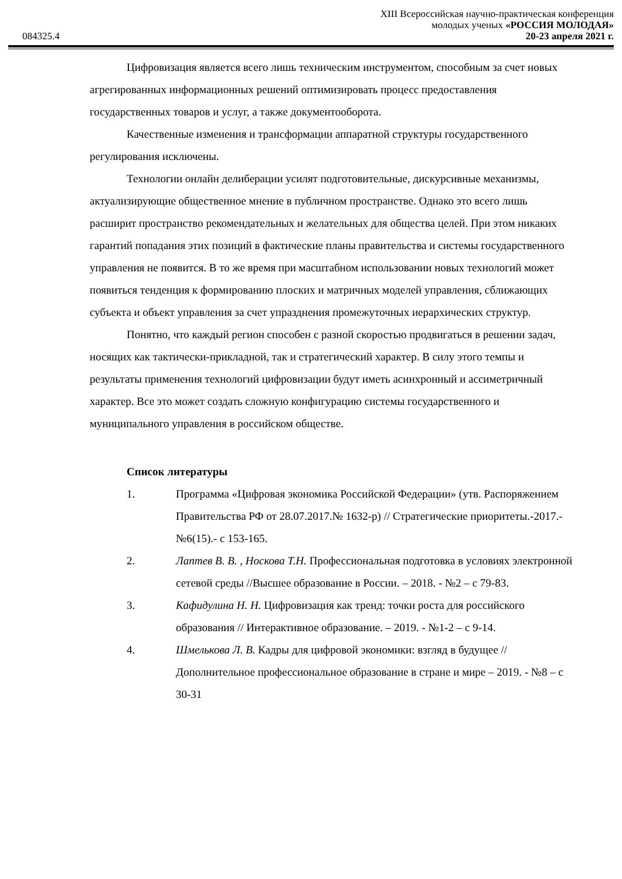084325.4
XIII Всероссийская научно-практическая конференция
молодых ученых «РОССИЯ МОЛОДАЯ»
20-23 апреля 2021 г.
Цифровизация является всего лишь техническим инструментом, способным за счет новых агрегированных информационных решений оптимизировать процесс предоставления государственных товаров и услуг, а также документооборота.
Качественные изменения и трансформации аппаратной структуры государственного регулирования исключены.
Технологии онлайн делиберации усилят подготовительные, дискурсивные механизмы, актуализирующие общественное мнение в публичном пространстве. Однако это всего лишь расширит пространство рекомендательных и желательных для общества целей. При этом никаких гарантий попадания этих позиций в фактические планы правительства и системы государственного управления не появится. В то же время при масштабном использовании новых технологий может появиться тенденция к формированию плоских и матричных моделей управления, сближающих субъекта и объект управления за счет упразднения промежуточных иерархических структур.
Понятно, что каждый регион способен с разной скоростью продвигаться в решении задач, носящих как тактически-прикладной, так и стратегический характер. В силу этого темпы и результаты применения технологий цифровизации будут иметь асинхронный и ассиметричный характер. Все это может создать сложную конфигурацию системы государственного и муниципального управления в российском обществе.
Список литературы
1. Программа «Цифровая экономика Российской Федерации» (утв. Распоряжением Правительства РФ от 28.07.2017.№ 1632-р) // Стратегические приоритеты.-2017.- №6(15).- с 153-165.
2. Лаптев В. В. , Носкова Т.Н. Профессиональная подготовка в условиях электронной сетевой среды //Высшее образование в России. – 2018. - №2 – с 79-83.
3. Кафидулина Н. Н. Цифровизация как тренд: точки роста для российского образования // Интерактивное образование. – 2019. - №1-2 – с 9-14.
4. Шмелькова Л. В. Кадры для цифровой экономики: взгляд в будущее // Дополнительное профессиональное образование в стране и мире – 2019. - №8 – с 30-31